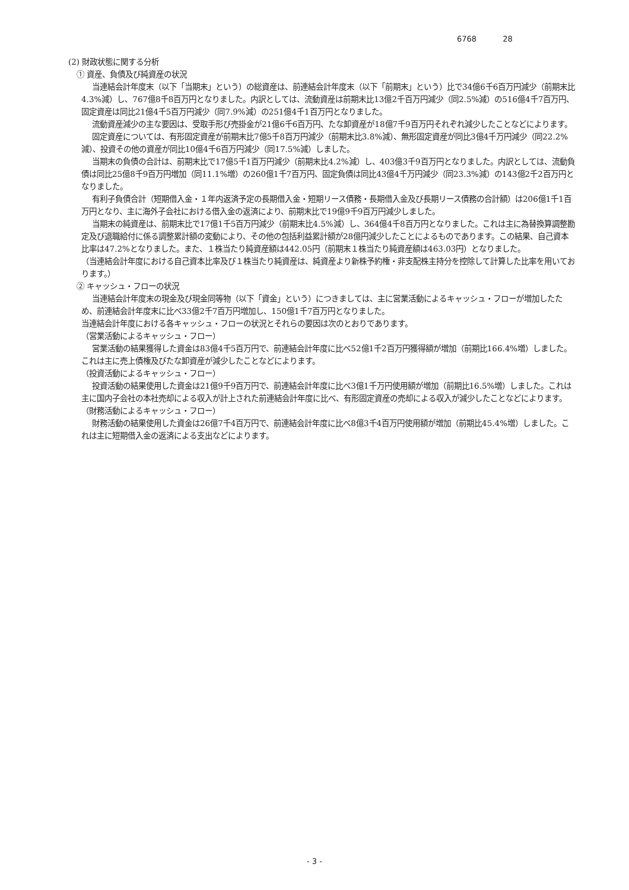6768 28
(2) 財政状態に関する分析
① 資産、負債及び純資産の状況
当連結会計年度末（以下「当期末」という）の総資産は、前連結会計年度末（以下「前期末」という）比で34億6千6百万円減少（前期末比4.3%減）し、767億8千8百万円となりました。内訳としては、流動資産は前期末比13億2千百万円減少（同2.5%減）の516億4千7百万円、固定資産は同比21億4千5百万円減少（同7.9%減）の251億4千1百万円となりました。
流動資産減少の主な要因は、受取手形び売掛金が21億6千6百万円、たな卸資産が18億7千9百万円それぞれ減少したことなどによります。
固定資産については、有形固定資産が前期末比7億5千8百万円減少（前期末比3.8%減）、無形固定資産が同比3億4千万円減少（同22.2%減）、投資その他の資産が同比10億4千6百万円減少（同17.5%減）しました。
当期末の負債の合計は、前期末比で17億5千1百万円減少（前期末比4.2%減）し、403億3千9百万円となりました。内訳としては、流動負債は同比25億8千9百万円増加（同11.1%増）の260億1千7百万円、固定負債は同比43億4千万円減少（同23.3%減）の143億2千2百万円となりました。
有利子負債合計（短期借入金・１年内返済予定の長期借入金・短期リース債務・長期借入金及び長期リース債務の合計額）は206億1千1百万円となり、主に海外子会社における借入金の返済により、前期末比で19億9千9百万円減少しました。
当期末の純資産は、前期末比で17億1千5百万円減少（前期末比4.5%減）し、364億4千8百万円となりました。これは主に為替換算調整勘定及び退職給付に係る調整累計額の変動により、その他の包括利益累計額が28億円減少したことによるものであります。この結果、自己資本比率は47.2%となりました。また、１株当たり純資産額は442.05円（前期末１株当たり純資産額は463.03円）となりました。
（当連結会計年度における自己資本比率及び１株当たり純資産は、純資産より新株予約権・非支配株主持分を控除して計算した比率を用いております。）
② キャッシュ・フローの状況
当連結会計年度末の現金及び現金同等物（以下「資金」という）につきましては、主に営業活動によるキャッシュ・フローが増加したため、前連結会計年度末に比べ33億2千7百万円増加し、150億1千7百万円となりました。
当連結会計年度における各キャッシュ・フローの状況とそれらの要因は次のとおりであります。
（営業活動によるキャッシュ・フロー）
営業活動の結果獲得した資金は83億4千5百万円で、前連結会計年度に比べ52億1千2百万円獲得額が増加（前期比166.4%増）しました。これは主に売上債権及びたな卸資産が減少したことなどによります。
（投資活動によるキャッシュ・フロー）
投資活動の結果使用した資金は21億9千9百万円で、前連結会計年度に比べ3億1千万円使用額が増加（前期比16.5%増）しました。これは主に国内子会社の本社売却による収入が計上された前連結会計年度に比べ、有形固定資産の売却による収入が減少したことなどによります。
（財務活動によるキャッシュ・フロー）
財務活動の結果使用した資金は26億7千4百万円で、前連結会計年度に比べ8億3千4百万円使用額が増加（前期比45.4%増）しました。これは主に短期借入金の返済による支出などによります。
- 3 -